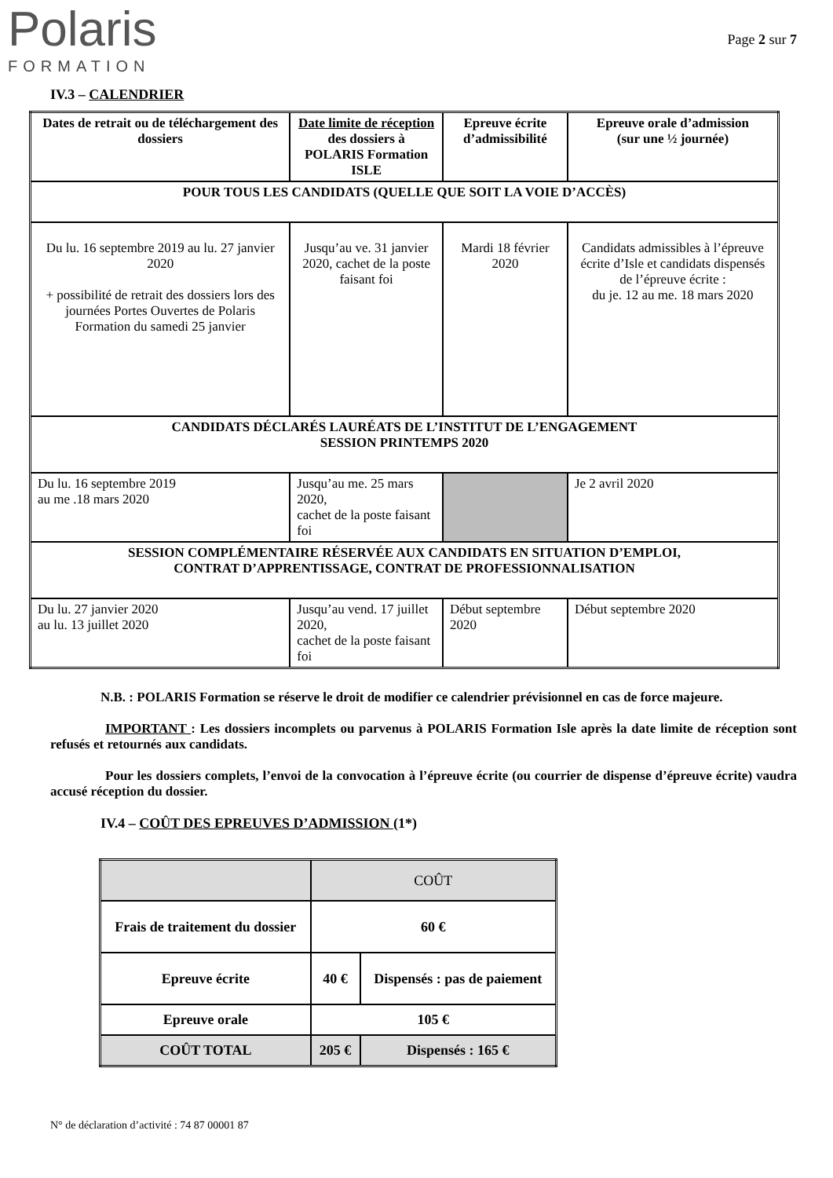Polaris
FORMATION
Page 2 sur 7
IV.3 – CALENDRIER
| Dates de retrait ou de téléchargement des dossiers | Date limite de réception des dossiers à POLARIS Formation ISLE | Epreuve écrite d’admissibilité | Epreuve orale d’admission (sur une ½ journée) |
| POUR TOUS LES CANDIDATS (QUELLE QUE SOIT LA VOIE D’ACCÈS) | | | |
| Du lu. 16 septembre 2019 au lu. 27 janvier 2020 + possibilité de retrait des dossiers lors des journées Portes Ouvertes de Polaris Formation du samedi 25 janvier | Jusqu’au ve. 31 janvier 2020, cachet de la poste faisant foi | Mardi 18 février 2020 | Candidats admissibles à l’épreuve écrite d’Isle et candidats dispensés de l’épreuve écrite : du je. 12 au me. 18 mars 2020 |
| CANDIDATS DÉCLARÉS LAURÉATS DE L’INSTITUT DE L’ENGAGEMENT SESSION PRINTEMPS 2020 | | | |
| Du lu. 16 septembre 2019 au me .18 mars 2020 | Jusqu’au me. 25 mars 2020, cachet de la poste faisant foi | | Je 2 avril 2020 |
| SESSION COMPLÉMENTAIRE RÉSERVÉE AUX CANDIDATS EN SITUATION D’EMPLOI, CONTRAT D’APPRENTISSAGE, CONTRAT DE PROFESSIONNALISATION | | | |
| Du lu. 27 janvier 2020 au lu. 13 juillet 2020 | Jusqu’au vend. 17 juillet 2020, cachet de la poste faisant foi | Début septembre 2020 | Début septembre 2020 |
N.B. : POLARIS Formation se réserve le droit de modifier ce calendrier prévisionnel en cas de force majeure.
IMPORTANT : Les dossiers incomplets ou parvenus à POLARIS Formation Isle après la date limite de réception sont refusés et retournés aux candidats.
Pour les dossiers complets, l’envoi de la convocation à l’épreuve écrite (ou courrier de dispense d’épreuve écrite) vaudra accusé réception du dossier.
IV.4 – COÛT DES EPREUVES D’ADMISSION (1*)
| | COÛT | |
| Frais de traitement du dossier | 60 € | |
| Epreuve écrite | 40 € | Dispensés : pas de paiement |
| Epreuve orale | 105 € | |
| COÛT TOTAL | 205 € | Dispensés : 165 € |
N° de déclaration d’activité : 74 87 00001 87